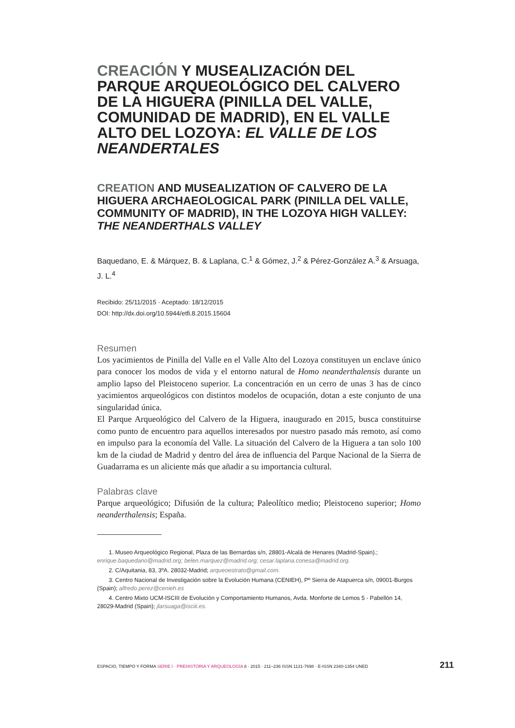CREACIÓN Y MUSEALIZACIÓN DEL PARQUE ARQUEOLÓGICO DEL CALVERO DE LA HIGUERA (PINILLA DEL VALLE, COMUNIDAD DE MADRID), EN EL VALLE ALTO DEL LOZOYA: EL VALLE DE LOS NEANDERTALES
CREATION AND MUSEALIZATION OF CALVERO DE LA HIGUERA ARCHAEOLOGICAL PARK (PINILLA DEL VALLE, COMMUNITY OF MADRID), IN THE LOZOYA HIGH VALLEY: THE NEANDERTHALS VALLEY
Baquedano, E. & Márquez, B. & Laplana, C.<sup>1</sup> & Gómez, J.<sup>2</sup> & Pérez-González A.<sup>3</sup> & Arsuaga, J. L.<sup>4</sup>
Recibido: 25/11/2015 · Aceptado: 18/12/2015
DOI: http://dx.doi.org/10.5944/etfi.8.2015.15604
Resumen
Los yacimientos de Pinilla del Valle en el Valle Alto del Lozoya constituyen un enclave único para conocer los modos de vida y el entorno natural de Homo neanderthalensis durante un amplio lapso del Pleistoceno superior. La concentración en un cerro de unas 3 has de cinco yacimientos arqueológicos con distintos modelos de ocupación, dotan a este conjunto de una singularidad única.
El Parque Arqueológico del Calvero de la Higuera, inaugurado en 2015, busca constituirse como punto de encuentro para aquellos interesados por nuestro pasado más remoto, así como en impulso para la economía del Valle. La situación del Calvero de la Higuera a tan solo 100 km de la ciudad de Madrid y dentro del área de influencia del Parque Nacional de la Sierra de Guadarrama es un aliciente más que añadir a su importancia cultural.
Palabras clave
Parque arqueológico; Difusión de la cultura; Paleolítico medio; Pleistoceno superior; Homo neanderthalensis; España.
1. Museo Arqueológico Regional, Plaza de las Bernardas s/n, 28801-Alcalá de Henares (Madrid-Spain).; enrique.baquedano@madrid.org; belen.marquez@madrid.org; cesar.laplana.conesa@madrid.org.
2. C/Aquitania, 83, 3ºA. 28032-Madrid; arqueoestrato@gmail.com.
3. Centro Nacional de Investigación sobre la Evolución Humana (CENIEH), Pº Sierra de Atapuerca s/n, 09001-Burgos (Spain); alfredo.perez@cenieh.es
4. Centro Mixto UCM-ISCIII de Evolución y Comportamiento Humanos, Avda. Monforte de Lemos 5 - Pabellón 14, 28029-Madrid (Spain); jlarsuaga@isciii.es.
ESPACIO, TIEMPO Y FORMA SERIE I · PREHISTORIA Y ARQUEOLOGÍA 8 · 2015 · 211–236 ISSN 1131-7698 · E-ISSN 2340-1354 UNED 211